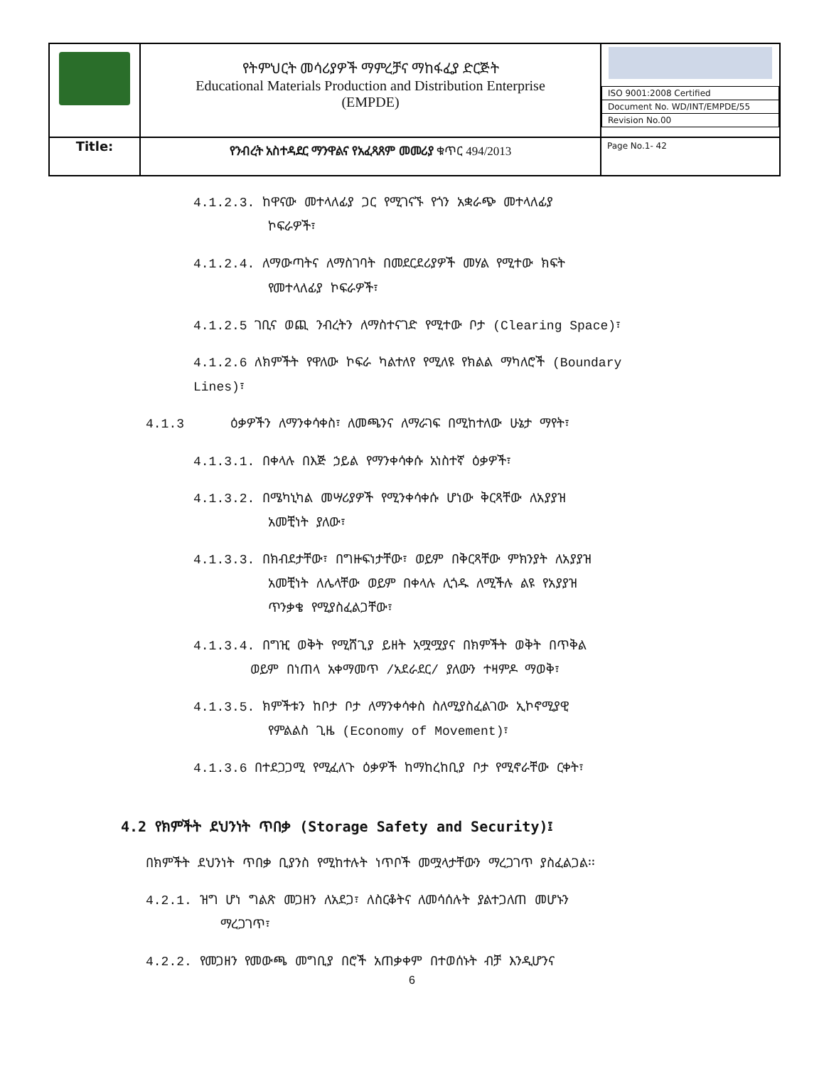| | የትምህርት መሳሪያዎች ማምረቻና ማከፋፈያ ድርጅት Educational Materials Production and Distribution Enterprise (EMPDE) | / ISO 9001:2008 Certified / / Document No. WD/INT/EMPDE/55 / / Revision No.00 / |
| Title: | የንብረት አስተዳደር ማንዋልና የአፈጻጸም መመሪያ ቁጥር 494/2013 | Page No.1- 42 |
4.1.2.3. ከዋናው መተላለፊያ ጋር የሚገናኙ የጎን አቋራጭ መተላለፊያ
ኮፍራዎች፣
4.1.2.4. ለማውጣትና ለማስገባት በመደርደሪያዎች መሃል የሚተው ክፍት
የመተላለፊያ ኮፍራዎች፣
4.1.2.5 ገቢና ወጪ ንብረትን ለማስተናገድ የሚተው ቦታ (Clearing Space)፣
4.1.2.6 ለክምችት የዋለው ኮፍራ ካልተለየ የሚለዩ የክልል ማካለሮች (Boundary
Lines)፣
4.1.3 ዕቃዎችን ለማንቀሳቀስ፣ ለመጫንና ለማራገፍ በሚከተለው ሁኔታ ማየት፣
4.1.3.1. በቀላሉ በእጅ ኃይል የማንቀሳቀሱ አነስተኛ ዕቃዎች፣
4.1.3.2. በሜካኒካል መሣሪያዎች የሚንቀሳቀሱ ሆነው ቅርጻቸው ለአያያዝ
አመቺነት ያለው፣
4.1.3.3. በክብደታቸው፣ በግዙፍነታቸው፣ ወይም በቅርጻቸው ምክንያት ለአያያዝ
አመቺነት ለሌላቸው ወይም በቀላሉ ሊጎዱ ለሚችሉ ልዩ የአያያዝ
ጥንቃቄ የሚያስፈልጋቸው፣
4.1.3.4. በግዢ ወቅት የሚሸጊያ ይዘት አሟሟያና በክምችት ወቅት በጥቅል
ወይም በነጠላ አቀማመጥ /አደራደር/ ያለውን ተዛምዶ ማወቅ፣
4.1.3.5. ክምችቱን ከቦታ ቦታ ለማንቀሳቀስ ስለሚያስፈልገው ኢኮኖሚያዊ
የምልልስ ጊዜ (Economy of Movement)፣
4.1.3.6 በተደጋጋሚ የሚፈለጉ ዕቃዎች ከማከረከቢያ ቦታ የሚኖራቸው ርቀት፣
4.2 የክምችት ደህንነት ጥበቃ (Storage Safety and Security)፤
በክምችት ደህንነት ጥበቃ ቢያንስ የሚከተሉት ነጥቦች መሟላታቸውን ማረጋገጥ ያስፈልጋል፡፡
4.2.1. ዝግ ሆነ ግልጽ መጋዘን ለአደጋ፣ ለስርቆትና ለመሳሰሉት ያልተጋለጠ መሆኑን
ማረጋገጥ፣
4.2.2. የመጋዘን የመውጫ መግቢያ በሮች አጠቃቀም በተወሰኑት ብቻ እንዲሆንና
6